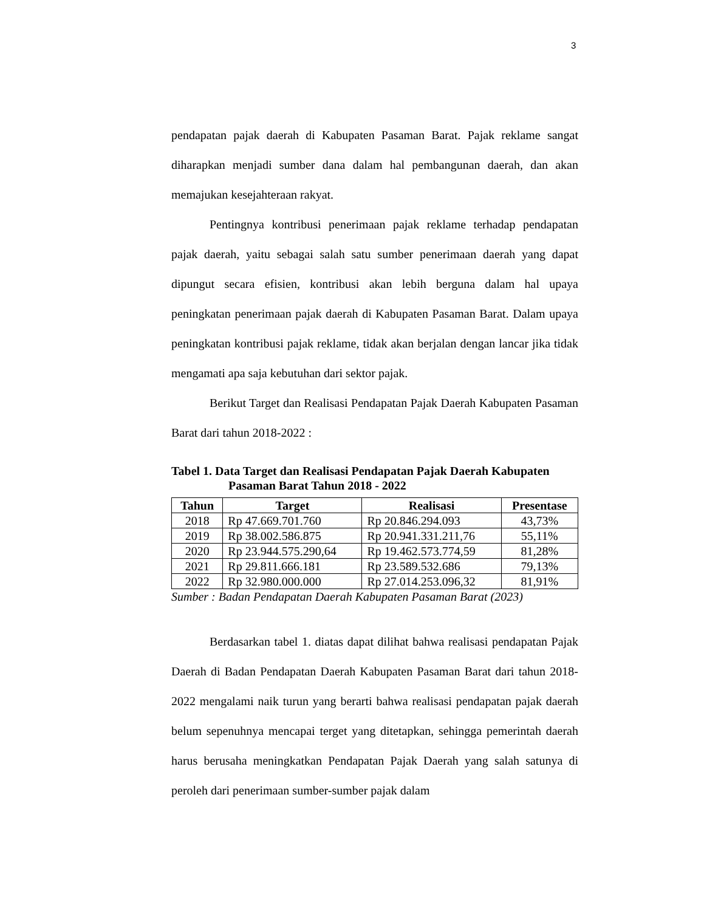3
pendapatan pajak daerah di Kabupaten Pasaman Barat. Pajak reklame sangat diharapkan menjadi sumber dana dalam hal pembangunan daerah, dan akan memajukan kesejahteraan rakyat.
Pentingnya kontribusi penerimaan pajak reklame terhadap pendapatan pajak daerah, yaitu sebagai salah satu sumber penerimaan daerah yang dapat dipungut secara efisien, kontribusi akan lebih berguna dalam hal upaya peningkatan penerimaan pajak daerah di Kabupaten Pasaman Barat. Dalam upaya peningkatan kontribusi pajak reklame, tidak akan berjalan dengan lancar jika tidak mengamati apa saja kebutuhan dari sektor pajak.
Berikut Target dan Realisasi Pendapatan Pajak Daerah Kabupaten Pasaman Barat dari tahun 2018-2022 :
Tabel 1. Data Target dan Realisasi Pendapatan Pajak Daerah Kabupaten
Pasaman Barat Tahun 2018 - 2022
| Tahun | Target | Realisasi | Presentase |
| --- | --- | --- | --- |
| 2018 | Rp 47.669.701.760 | Rp 20.846.294.093 | 43,73% |
| 2019 | Rp 38.002.586.875 | Rp 20.941.331.211,76 | 55,11% |
| 2020 | Rp 23.944.575.290,64 | Rp 19.462.573.774,59 | 81,28% |
| 2021 | Rp 29.811.666.181 | Rp 23.589.532.686 | 79,13% |
| 2022 | Rp 32.980.000.000 | Rp 27.014.253.096,32 | 81,91% |
Sumber : Badan Pendapatan Daerah Kabupaten Pasaman Barat (2023)
Berdasarkan tabel 1. diatas dapat dilihat bahwa realisasi pendapatan Pajak Daerah di Badan Pendapatan Daerah Kabupaten Pasaman Barat dari tahun 2018-2022 mengalami naik turun yang berarti bahwa realisasi pendapatan pajak daerah belum sepenuhnya mencapai terget yang ditetapkan, sehingga pemerintah daerah harus berusaha meningkatkan Pendapatan Pajak Daerah yang salah satunya di peroleh dari penerimaan sumber-sumber pajak dalam